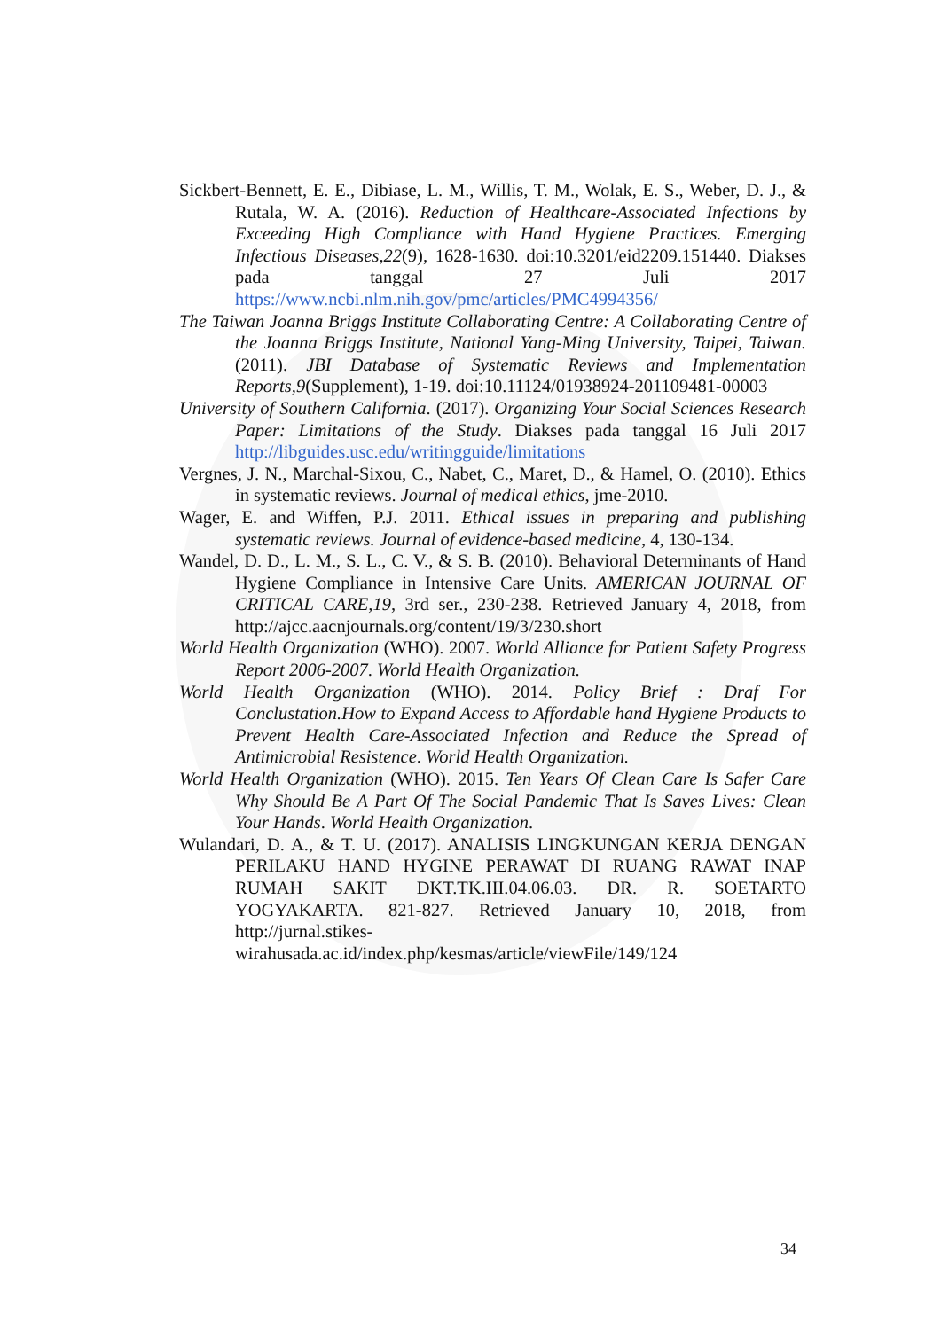Sickbert-Bennett, E. E., Dibiase, L. M., Willis, T. M., Wolak, E. S., Weber, D. J., & Rutala, W. A. (2016). Reduction of Healthcare-Associated Infections by Exceeding High Compliance with Hand Hygiene Practices. Emerging Infectious Diseases,22(9), 1628-1630. doi:10.3201/eid2209.151440. Diakses pada tanggal 27 Juli 2017 https://www.ncbi.nlm.nih.gov/pmc/articles/PMC4994356/
The Taiwan Joanna Briggs Institute Collaborating Centre: A Collaborating Centre of the Joanna Briggs Institute, National Yang-Ming University, Taipei, Taiwan. (2011). JBI Database of Systematic Reviews and Implementation Reports,9(Supplement), 1-19. doi:10.11124/01938924-201109481-00003
University of Southern California. (2017). Organizing Your Social Sciences Research Paper: Limitations of the Study. Diakses pada tanggal 16 Juli 2017 http://libguides.usc.edu/writingguide/limitations
Vergnes, J. N., Marchal-Sixou, C., Nabet, C., Maret, D., & Hamel, O. (2010). Ethics in systematic reviews. Journal of medical ethics, jme-2010.
Wager, E. and Wiffen, P.J. 2011. Ethical issues in preparing and publishing systematic reviews. Journal of evidence-based medicine, 4, 130-134.
Wandel, D. D., L. M., S. L., C. V., & S. B. (2010). Behavioral Determinants of Hand Hygiene Compliance in Intensive Care Units. AMERICAN JOURNAL OF CRITICAL CARE,19, 3rd ser., 230-238. Retrieved January 4, 2018, from http://ajcc.aacnjournals.org/content/19/3/230.short
World Health Organization (WHO). 2007. World Alliance for Patient Safety Progress Report 2006-2007. World Health Organization.
World Health Organization (WHO). 2014. Policy Brief : Draf For Conclustation.How to Expand Access to Affordable hand Hygiene Products to Prevent Health Care-Associated Infection and Reduce the Spread of Antimicrobial Resistence. World Health Organization.
World Health Organization (WHO). 2015. Ten Years Of Clean Care Is Safer Care Why Should Be A Part Of The Social Pandemic That Is Saves Lives: Clean Your Hands. World Health Organization.
Wulandari, D. A., & T. U. (2017). ANALISIS LINGKUNGAN KERJA DENGAN PERILAKU HAND HYGINE PERAWAT DI RUANG RAWAT INAP RUMAH SAKIT DKT.TK.III.04.06.03. DR. R. SOETARTO YOGYAKARTA. 821-827. Retrieved January 10, 2018, from http://jurnal.stikes-wirahusada.ac.id/index.php/kesmas/article/viewFile/149/124
34